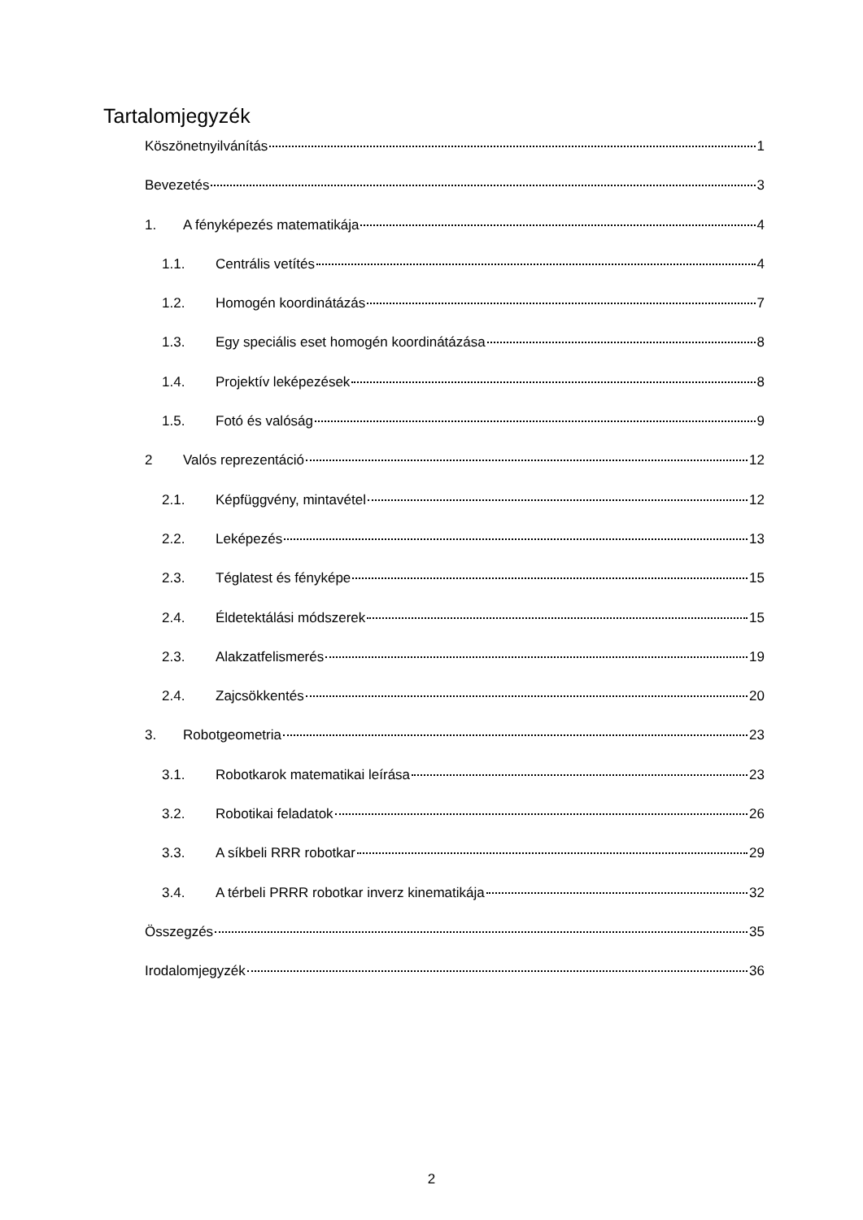Tartalomjegyzék
Köszönetnyilvánítás 1
Bevezetés 3
1. A fényképezés matematikája 4
1.1. Centrális vetítés 4
1.2. Homogén koordinátázás 7
1.3. Egy speciális eset homogén koordinátázása 8
1.4. Projektív leképezések 8
1.5. Fotó és valóság 9
2 Valós reprezentáció 12
2.1. Képfüggvény, mintavétel 12
2.2. Leképezés 13
2.3. Téglatest és fényképe 15
2.4. Éldetektálási módszerek 15
2.3. Alakzatfelismerés 19
2.4. Zajcsökkentés 20
3. Robotgeometria 23
3.1. Robotkarok matematikai leírása 23
3.2. Robotikai feladatok 26
3.3. A síkbeli RRR robotkar 29
3.4. A térbeli PRRR robotkar inverz kinematikája 32
Összegzés 35
Irodalomjegyzék 36
2